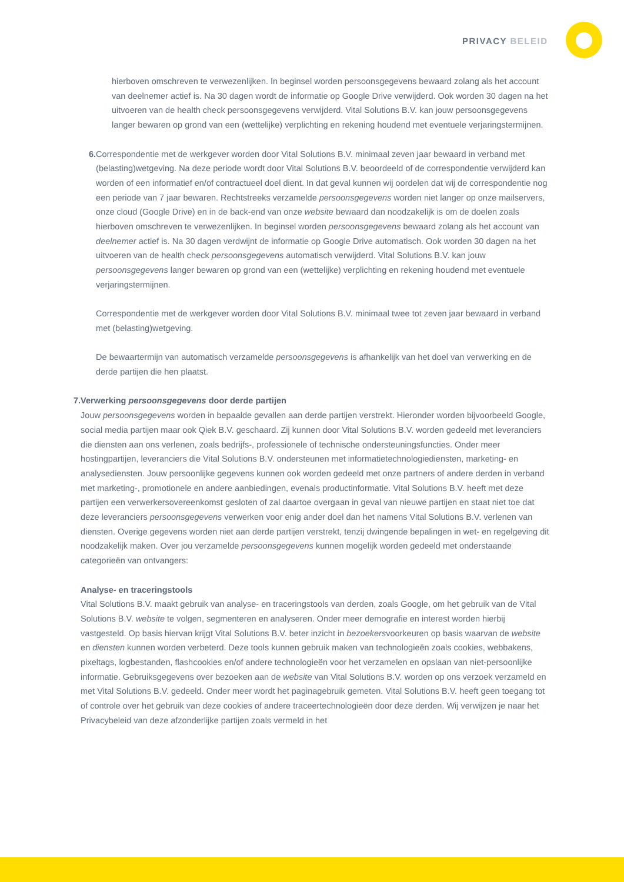PRIVACY BELEID
hierboven omschreven te verwezenlijken. In beginsel worden persoonsgegevens bewaard zolang als het account van deelnemer actief is. Na 30 dagen wordt de informatie op Google Drive verwijderd. Ook worden 30 dagen na het uitvoeren van de health check persoonsgegevens verwijderd. Vital Solutions B.V. kan jouw persoonsgegevens langer bewaren op grond van een (wettelijke) verplichting en rekening houdend met eventuele verjaringstermijnen.
6. Correspondentie met de werkgever worden door Vital Solutions B.V. minimaal zeven jaar bewaard in verband met (belasting)wetgeving. Na deze periode wordt door Vital Solutions B.V. beoordeeld of de correspondentie verwijderd kan worden of een informatief en/of contractueel doel dient. In dat geval kunnen wij oordelen dat wij de correspondentie nog een periode van 7 jaar bewaren. Rechtstreeks verzamelde persoonsgegevens worden niet langer op onze mailservers, onze cloud (Google Drive) en in de back-end van onze website bewaard dan noodzakelijk is om de doelen zoals hierboven omschreven te verwezenlijken. In beginsel worden persoonsgegevens bewaard zolang als het account van deelnemer actief is. Na 30 dagen verdwijnt de informatie op Google Drive automatisch. Ook worden 30 dagen na het uitvoeren van de health check persoonsgegevens automatisch verwijderd. Vital Solutions B.V. kan jouw persoonsgegevens langer bewaren op grond van een (wettelijke) verplichting en rekening houdend met eventuele verjaringstermijnen.
Correspondentie met de werkgever worden door Vital Solutions B.V. minimaal twee tot zeven jaar bewaard in verband met (belasting)wetgeving.
De bewaartermijn van automatisch verzamelde persoonsgegevens is afhankelijk van het doel van verwerking en de derde partijen die hen plaatst.
7. Verwerking persoonsgegevens door derde partijen
Jouw persoonsgegevens worden in bepaalde gevallen aan derde partijen verstrekt. Hieronder worden bijvoorbeeld Google, social media partijen maar ook Qiek B.V. geschaard. Zij kunnen door Vital Solutions B.V. worden gedeeld met leveranciers die diensten aan ons verlenen, zoals bedrijfs-, professionele of technische ondersteuningsfuncties. Onder meer hostingpartijen, leveranciers die Vital Solutions B.V. ondersteunen met informatietechnologiediensten, marketing- en analysediensten. Jouw persoonlijke gegevens kunnen ook worden gedeeld met onze partners of andere derden in verband met marketing-, promotionele en andere aanbiedingen, evenals productinformatie. Vital Solutions B.V. heeft met deze partijen een verwerkersovereenkomst gesloten of zal daartoe overgaan in geval van nieuwe partijen en staat niet toe dat deze leveranciers persoonsgegevens verwerken voor enig ander doel dan het namens Vital Solutions B.V. verlenen van diensten. Overige gegevens worden niet aan derde partijen verstrekt, tenzij dwingende bepalingen in wet- en regelgeving dit noodzakelijk maken. Over jou verzamelde persoonsgegevens kunnen mogelijk worden gedeeld met onderstaande categorieën van ontvangers:
Analyse- en traceringstools
Vital Solutions B.V. maakt gebruik van analyse- en traceringstools van derden, zoals Google, om het gebruik van de Vital Solutions B.V. website te volgen, segmenteren en analyseren. Onder meer demografie en interest worden hierbij vastgesteld. Op basis hiervan krijgt Vital Solutions B.V. beter inzicht in bezoekersvoorkeuren op basis waarvan de website en diensten kunnen worden verbeterd. Deze tools kunnen gebruik maken van technologieën zoals cookies, webbakens, pixeltags, logbestanden, flashcookies en/of andere technologieën voor het verzamelen en opslaan van niet-persoonlijke informatie. Gebruiksgegevens over bezoeken aan de website van Vital Solutions B.V. worden op ons verzoek verzameld en met Vital Solutions B.V. gedeeld. Onder meer wordt het paginagebruik gemeten. Vital Solutions B.V. heeft geen toegang tot of controle over het gebruik van deze cookies of andere traceertechnologieën door deze derden. Wij verwijzen je naar het Privacybeleid van deze afzonderlijke partijen zoals vermeld in het